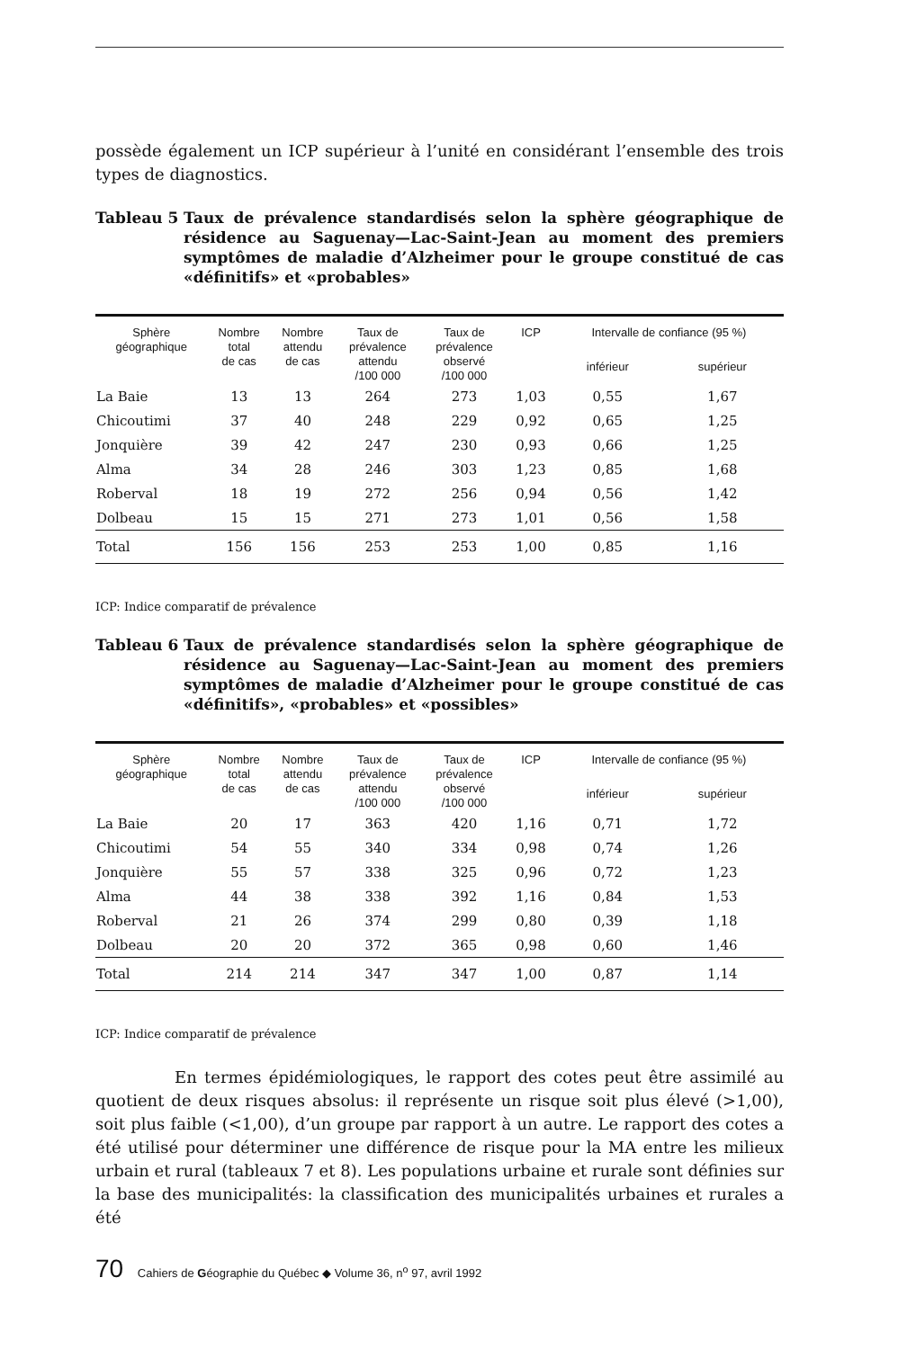possède également un ICP supérieur à l’unité en considérant l’ensemble des trois types de diagnostics.
Tableau 5 Taux de prévalence standardisés selon la sphère géographique de résidence au Saguenay—Lac-Saint-Jean au moment des premiers symptômes de maladie d’Alzheimer pour le groupe constitué de cas «définitifs» et «probables»
| Sphère géographique | Nombre total de cas | Nombre attendu de cas | Taux de prévalence attendu /100 000 | Taux de prévalence observé /100 000 | ICP | Intervalle de confiance (95 %) | |
| --- | --- | --- | --- | --- | --- | --- | --- |
| | | | | | | inférieur | supérieur |
| La Baie | 13 | 13 | 264 | 273 | 1,03 | 0,55 | 1,67 |
| Chicoutimi | 37 | 40 | 248 | 229 | 0,92 | 0,65 | 1,25 |
| Jonquière | 39 | 42 | 247 | 230 | 0,93 | 0,66 | 1,25 |
| Alma | 34 | 28 | 246 | 303 | 1,23 | 0,85 | 1,68 |
| Roberval | 18 | 19 | 272 | 256 | 0,94 | 0,56 | 1,42 |
| Dolbeau | 15 | 15 | 271 | 273 | 1,01 | 0,56 | 1,58 |
| Total | 156 | 156 | 253 | 253 | 1,00 | 0,85 | 1,16 |
ICP: Indice comparatif de prévalence
Tableau 6 Taux de prévalence standardisés selon la sphère géographique de résidence au Saguenay—Lac-Saint-Jean au moment des premiers symptômes de maladie d’Alzheimer pour le groupe constitué de cas «définitifs», «probables» et «possibles»
| Sphère géographique | Nombre total de cas | Nombre attendu de cas | Taux de prévalence attendu /100 000 | Taux de prévalence observé /100 000 | ICP | Intervalle de confiance (95 %) | |
| --- | --- | --- | --- | --- | --- | --- | --- |
| | | | | | | inférieur | supérieur |
| La Baie | 20 | 17 | 363 | 420 | 1,16 | 0,71 | 1,72 |
| Chicoutimi | 54 | 55 | 340 | 334 | 0,98 | 0,74 | 1,26 |
| Jonquière | 55 | 57 | 338 | 325 | 0,96 | 0,72 | 1,23 |
| Alma | 44 | 38 | 338 | 392 | 1,16 | 0,84 | 1,53 |
| Roberval | 21 | 26 | 374 | 299 | 0,80 | 0,39 | 1,18 |
| Dolbeau | 20 | 20 | 372 | 365 | 0,98 | 0,60 | 1,46 |
| Total | 214 | 214 | 347 | 347 | 1,00 | 0,87 | 1,14 |
ICP: Indice comparatif de prévalence
En termes épidémiologiques, le rapport des cotes peut être assimilé au quotient de deux risques absolus: il représente un risque soit plus élevé (>1,00), soit plus faible (<1,00), d’un groupe par rapport à un autre. Le rapport des cotes a été utilisé pour déterminer une différence de risque pour la MA entre les milieux urbain et rural (tableaux 7 et 8). Les populations urbaine et rurale sont définies sur la base des municipalités: la classification des municipalités urbaines et rurales a été
70 Cahiers de Géographie du Québec ◆ Volume 36, n<sup>o</sup> 97, avril 1992